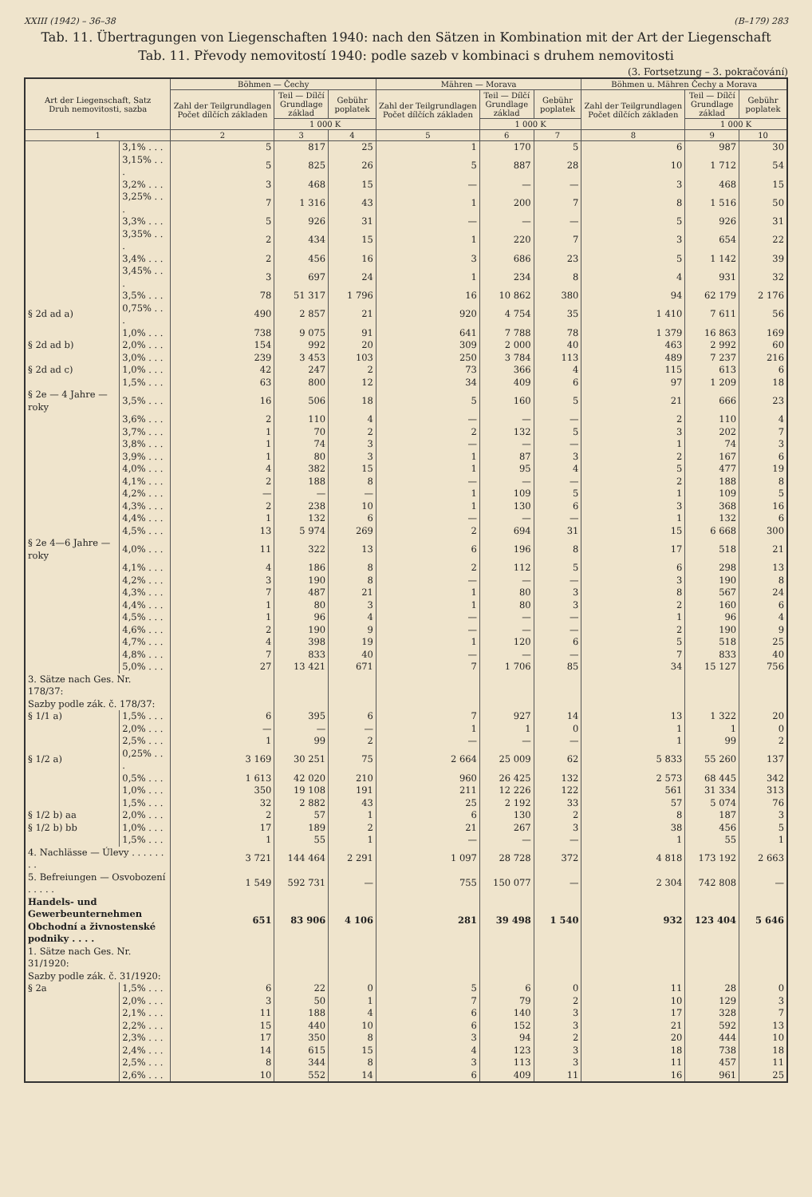XXIII (1942) – 36–38 (B–179) 283
Tab. 11. Übertragungen von Liegenschaften 1940: nach den Sätzen in Kombination mit der Art der Liegenschaft
Tab. 11. Převody nemovitostí 1940: podle sazeb v kombinaci s druhem nemovitosti
(3. Fortsetzung – 3. pokračování)
| Art der Liegenschaft, Satz Druh nemovitosti, sazba | | Böhmen — Čechy | | | Mähren — Morava | | | Böhmen u. Mähren Čechy a Morava | | |
| --- | --- | --- | --- | --- | --- | --- | --- | --- | --- | --- |
| | | Zahl der Teilgrundlagen Počet dílčích základen | Teil — Dílčí Grundlage základ | Gebühr poplatek | Zahl der Teilgrundlagen Počet dílčích základen | Teil — Dílčí Grundlage základ | Gebühr poplatek | Zahl der Teilgrundlagen Počet dílčích základen | Teil — Dílčí Grundlage základ | Gebühr poplatek |
| | | | 1 000 K | | | 1 000 K | | | 1 000 K | |
| 1 | | 2 | 3 | 4 | 5 | 6 | 7 | 8 | 9 | 10 |
| | 3,1% . . . | 5 | 817 | 25 | 1 | 170 | 5 | 6 | 987 | 30 |
| | 3,15% . . . | 5 | 825 | 26 | 5 | 887 | 28 | 10 | 1 712 | 54 |
| | 3,2% . . . | 3 | 468 | 15 | — | — | — | 3 | 468 | 15 |
| | 3,25% . . . | 7 | 1 316 | 43 | 1 | 200 | 7 | 8 | 1 516 | 50 |
| | 3,3% . . . | 5 | 926 | 31 | — | — | — | 5 | 926 | 31 |
| | 3,35% . . . | 2 | 434 | 15 | 1 | 220 | 7 | 3 | 654 | 22 |
| | 3,4% . . . | 2 | 456 | 16 | 3 | 686 | 23 | 5 | 1 142 | 39 |
| | 3,45% . . . | 3 | 697 | 24 | 1 | 234 | 8 | 4 | 931 | 32 |
| | 3,5% . . . | 78 | 51 317 | 1 796 | 16 | 10 862 | 380 | 94 | 62 179 | 2 176 |
| § 2d ad a) | 0,75% . . . | 490 | 2 857 | 21 | 920 | 4 754 | 35 | 1 410 | 7 611 | 56 |
| | 1,0% . . . | 738 | 9 075 | 91 | 641 | 7 788 | 78 | 1 379 | 16 863 | 169 |
| § 2d ad b) | 2,0% . . . | 154 | 992 | 20 | 309 | 2 000 | 40 | 463 | 2 992 | 60 |
| | 3,0% . . . | 239 | 3 453 | 103 | 250 | 3 784 | 113 | 489 | 7 237 | 216 |
| § 2d ad c) | 1,0% . . . | 42 | 247 | 2 | 73 | 366 | 4 | 115 | 613 | 6 |
| | 1,5% . . . | 63 | 800 | 12 | 34 | 409 | 6 | 97 | 1 209 | 18 |
| § 2e — 4 Jahre — roky | 3,5% . . . | 16 | 506 | 18 | 5 | 160 | 5 | 21 | 666 | 23 |
| | 3,6% . . . | 2 | 110 | 4 | — | — | — | 2 | 110 | 4 |
| | 3,7% . . . | 1 | 70 | 2 | 2 | 132 | 5 | 3 | 202 | 7 |
| | 3,8% . . . | 1 | 74 | 3 | — | — | — | 1 | 74 | 3 |
| | 3,9% . . . | 1 | 80 | 3 | 1 | 87 | 3 | 2 | 167 | 6 |
| | 4,0% . . . | 4 | 382 | 15 | 1 | 95 | 4 | 5 | 477 | 19 |
| | 4,1% . . . | 2 | 188 | 8 | — | — | — | 2 | 188 | 8 |
| | 4,2% . . . | — | — | — | 1 | 109 | 5 | 1 | 109 | 5 |
| | 4,3% . . . | 2 | 238 | 10 | 1 | 130 | 6 | 3 | 368 | 16 |
| | 4,4% . . . | 1 | 132 | 6 | — | — | — | 1 | 132 | 6 |
| | 4,5% . . . | 13 | 5 974 | 269 | 2 | 694 | 31 | 15 | 6 668 | 300 |
| § 2e 4—6 Jahre — roky | 4,0% . . . | 11 | 322 | 13 | 6 | 196 | 8 | 17 | 518 | 21 |
| | 4,1% . . . | 4 | 186 | 8 | 2 | 112 | 5 | 6 | 298 | 13 |
| | 4,2% . . . | 3 | 190 | 8 | — | — | — | 3 | 190 | 8 |
| | 4,3% . . . | 7 | 487 | 21 | 1 | 80 | 3 | 8 | 567 | 24 |
| | 4,4% . . . | 1 | 80 | 3 | 1 | 80 | 3 | 2 | 160 | 6 |
| | 4,5% . . . | 1 | 96 | 4 | — | — | — | 1 | 96 | 4 |
| | 4,6% . . . | 2 | 190 | 9 | — | — | — | 2 | 190 | 9 |
| | 4,7% . . . | 4 | 398 | 19 | 1 | 120 | 6 | 5 | 518 | 25 |
| | 4,8% . . . | 7 | 833 | 40 | — | — | — | 7 | 833 | 40 |
| | 5,0% . . . | 27 | 13 421 | 671 | 7 | 1 706 | 85 | 34 | 15 127 | 756 |
| 3. Sätze nach Ges. Nr. 178/37: Sazby podle zák. č. 178/37: | | | | | | | | | | |
| § 1/1 a) | 1,5% . . . | 6 | 395 | 6 | 7 | 927 | 14 | 13 | 1 322 | 20 |
| | 2,0% . . . | — | — | — | 1 | 1 | 0 | 1 | 1 | 0 |
| | 2,5% . . . | 1 | 99 | 2 | — | — | — | 1 | 99 | 2 |
| § 1/2 a) | 0,25% . . . | 3 169 | 30 251 | 75 | 2 664 | 25 009 | 62 | 5 833 | 55 260 | 137 |
| | 0,5% . . . | 1 613 | 42 020 | 210 | 960 | 26 425 | 132 | 2 573 | 68 445 | 342 |
| | 1,0% . . . | 350 | 19 108 | 191 | 211 | 12 226 | 122 | 561 | 31 334 | 313 |
| | 1,5% . . . | 32 | 2 882 | 43 | 25 | 2 192 | 33 | 57 | 5 074 | 76 |
| § 1/2 b) aa | 2,0% . . . | 2 | 57 | 1 | 6 | 130 | 2 | 8 | 187 | 3 |
| § 1/2 b) bb | 1,0% . . . | 17 | 189 | 2 | 21 | 267 | 3 | 38 | 456 | 5 |
| | 1,5% . . . | 1 | 55 | 1 | — | — | — | 1 | 55 | 1 |
| 4. Nachlässe — Úlevy . . . . . . . . | | 3 721 | 144 464 | 2 291 | 1 097 | 28 728 | 372 | 4 818 | 173 192 | 2 663 |
| 5. Befreiungen — Osvobození . . . . . | | 1 549 | 592 731 | — | 755 | 150 077 | — | 2 304 | 742 808 | — |
| Handels- und Gewerbeunternehmen Obchodní a živnostenské podniky . . . . | | 651 | 83 906 | 4 106 | 281 | 39 498 | 1 540 | 932 | 123 404 | 5 646 |
| 1. Sätze nach Ges. Nr. 31/1920: Sazby podle zák. č. 31/1920: | | | | | | | | | | |
| § 2a | 1,5% . . . | 6 | 22 | 0 | 5 | 6 | 0 | 11 | 28 | 0 |
| | 2,0% . . . | 3 | 50 | 1 | 7 | 79 | 2 | 10 | 129 | 3 |
| | 2,1% . . . | 11 | 188 | 4 | 6 | 140 | 3 | 17 | 328 | 7 |
| | 2,2% . . . | 15 | 440 | 10 | 6 | 152 | 3 | 21 | 592 | 13 |
| | 2,3% . . . | 17 | 350 | 8 | 3 | 94 | 2 | 20 | 444 | 10 |
| | 2,4% . . . | 14 | 615 | 15 | 4 | 123 | 3 | 18 | 738 | 18 |
| | 2,5% . . . | 8 | 344 | 8 | 3 | 113 | 3 | 11 | 457 | 11 |
| | 2,6% . . . | 10 | 552 | 14 | 6 | 409 | 11 | 16 | 961 | 25 |